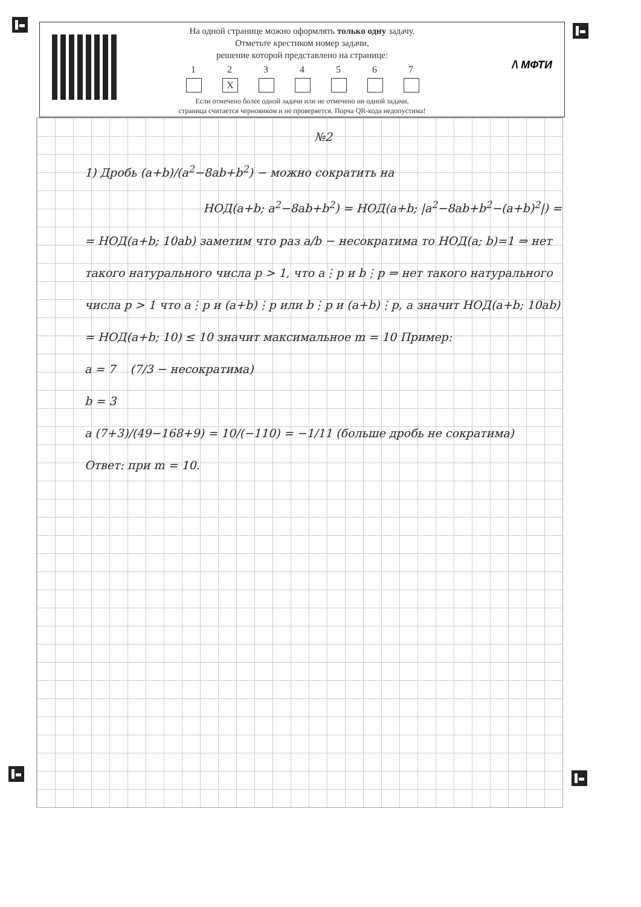На одной странице можно оформлять только одну задачу.
Отметьте крестиком номер задачи,
решение которой представлено на странице:
1 2
X
3 4 5 6 7
Если отмечено более одной задачи или не отмечено ни одной задачи,
страница считается черновиком и не проверяется. Порча QR-кода недопустима!
/\ МФТИ
№2
1) Дробь (a+b)/(a<sup>2</sup>−8ab+b<sup>2</sup>) − можно сократить на
НОД(a+b; a<sup>2</sup>−8ab+b<sup>2</sup>) = НОД(a+b; |a<sup>2</sup>−8ab+b<sup>2</sup>−(a+b)<sup>2</sup>|) =
= НОД(a+b; 10ab) заметим что раз a/b − несократима то НОД(a; b)=1 ⇒ нет такого натурального числа p > 1, что a⋮p и b⋮p ⇒ нет такого натурального числа p > 1 что a⋮p и (a+b)⋮p или b⋮p и (a+b)⋮p, а значит НОД(a+b; 10ab) = НОД(a+b; 10) ≤ 10 значит максимальное m = 10 Пример:
a = 7 (7/3 − несократима)
b = 3
а (7+3)/(49−168+9) = 10/(−110) = −1/11 (больше дробь не сократима)
Ответ: при m = 10.